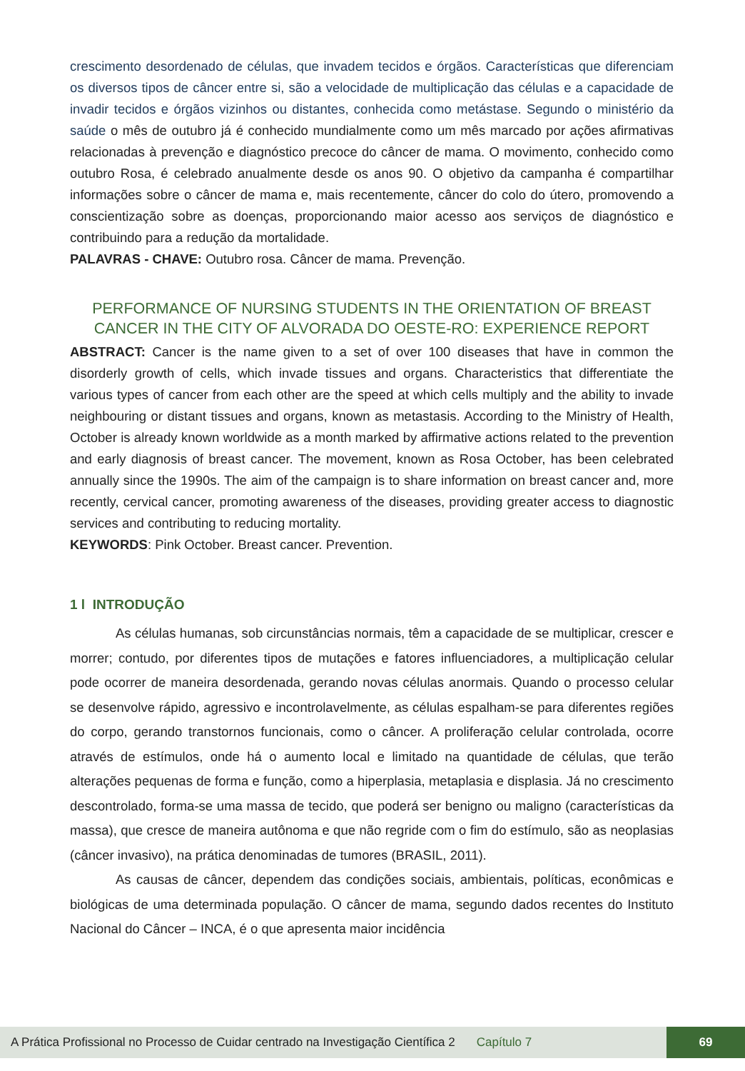crescimento desordenado de células, que invadem tecidos e órgãos. Características que diferenciam os diversos tipos de câncer entre si, são a velocidade de multiplicação das células e a capacidade de invadir tecidos e órgãos vizinhos ou distantes, conhecida como metástase. Segundo o ministério da saúde o mês de outubro já é conhecido mundialmente como um mês marcado por ações afirmativas relacionadas à prevenção e diagnóstico precoce do câncer de mama. O movimento, conhecido como outubro Rosa, é celebrado anualmente desde os anos 90. O objetivo da campanha é compartilhar informações sobre o câncer de mama e, mais recentemente, câncer do colo do útero, promovendo a conscientização sobre as doenças, proporcionando maior acesso aos serviços de diagnóstico e contribuindo para a redução da mortalidade.
PALAVRAS - CHAVE: Outubro rosa. Câncer de mama. Prevenção.
PERFORMANCE OF NURSING STUDENTS IN THE ORIENTATION OF BREAST CANCER IN THE CITY OF ALVORADA DO OESTE-RO: EXPERIENCE REPORT
ABSTRACT: Cancer is the name given to a set of over 100 diseases that have in common the disorderly growth of cells, which invade tissues and organs. Characteristics that differentiate the various types of cancer from each other are the speed at which cells multiply and the ability to invade neighbouring or distant tissues and organs, known as metastasis. According to the Ministry of Health, October is already known worldwide as a month marked by affirmative actions related to the prevention and early diagnosis of breast cancer. The movement, known as Rosa October, has been celebrated annually since the 1990s. The aim of the campaign is to share information on breast cancer and, more recently, cervical cancer, promoting awareness of the diseases, providing greater access to diagnostic services and contributing to reducing mortality.
KEYWORDS: Pink October. Breast cancer. Prevention.
1 l INTRODUÇÃO
As células humanas, sob circunstâncias normais, têm a capacidade de se multiplicar, crescer e morrer; contudo, por diferentes tipos de mutações e fatores influenciadores, a multiplicação celular pode ocorrer de maneira desordenada, gerando novas células anormais. Quando o processo celular se desenvolve rápido, agressivo e incontrolavelmente, as células espalham-se para diferentes regiões do corpo, gerando transtornos funcionais, como o câncer. A proliferação celular controlada, ocorre através de estímulos, onde há o aumento local e limitado na quantidade de células, que terão alterações pequenas de forma e função, como a hiperplasia, metaplasia e displasia. Já no crescimento descontrolado, forma-se uma massa de tecido, que poderá ser benigno ou maligno (características da massa), que cresce de maneira autônoma e que não regride com o fim do estímulo, são as neoplasias (câncer invasivo), na prática denominadas de tumores (BRASIL, 2011).
As causas de câncer, dependem das condições sociais, ambientais, políticas, econômicas e biológicas de uma determinada população. O câncer de mama, segundo dados recentes do Instituto Nacional do Câncer – INCA, é o que apresenta maior incidência
A Prática Profissional no Processo de Cuidar centrado na Investigação Científica 2 Capítulo 7 69